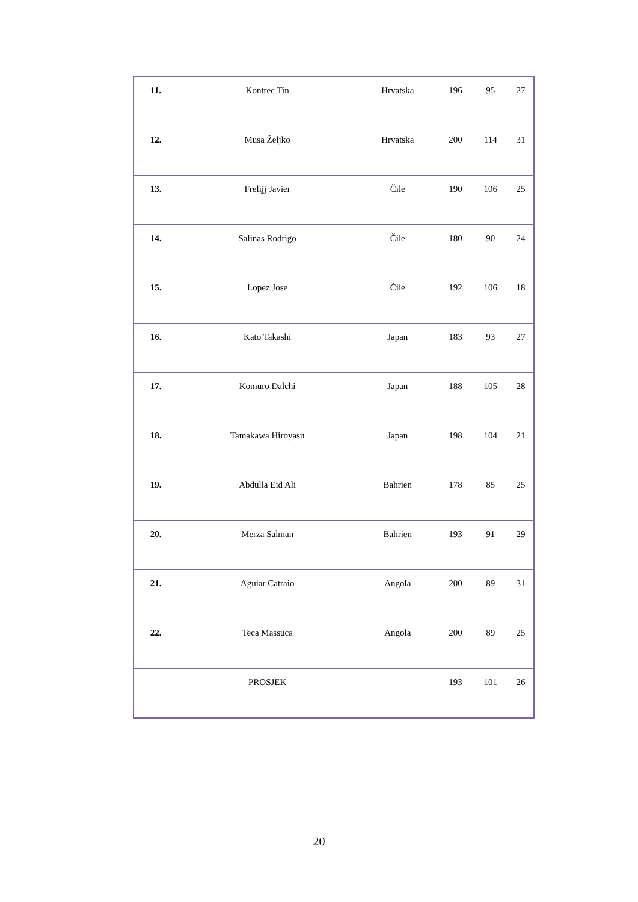| 11. | Kontrec Tin | Hrvatska | 196 | 95 | 27 |
| 12. | Musa Željko | Hrvatska | 200 | 114 | 31 |
| 13. | Frelijj Javier | Čile | 190 | 106 | 25 |
| 14. | Salinas Rodrigo | Čile | 180 | 90 | 24 |
| 15. | Lopez Jose | Čile | 192 | 106 | 18 |
| 16. | Kato Takashi | Japan | 183 | 93 | 27 |
| 17. | Komuro Dalchi | Japan | 188 | 105 | 28 |
| 18. | Tamakawa Hiroyasu | Japan | 198 | 104 | 21 |
| 19. | Abdulla Eid Ali | Bahrien | 178 | 85 | 25 |
| 20. | Merza Salman | Bahrien | 193 | 91 | 29 |
| 21. | Aguiar Catraio | Angola | 200 | 89 | 31 |
| 22. | Teca Massuca | Angola | 200 | 89 | 25 |
| | PROSJEK | | 193 | 101 | 26 |
20